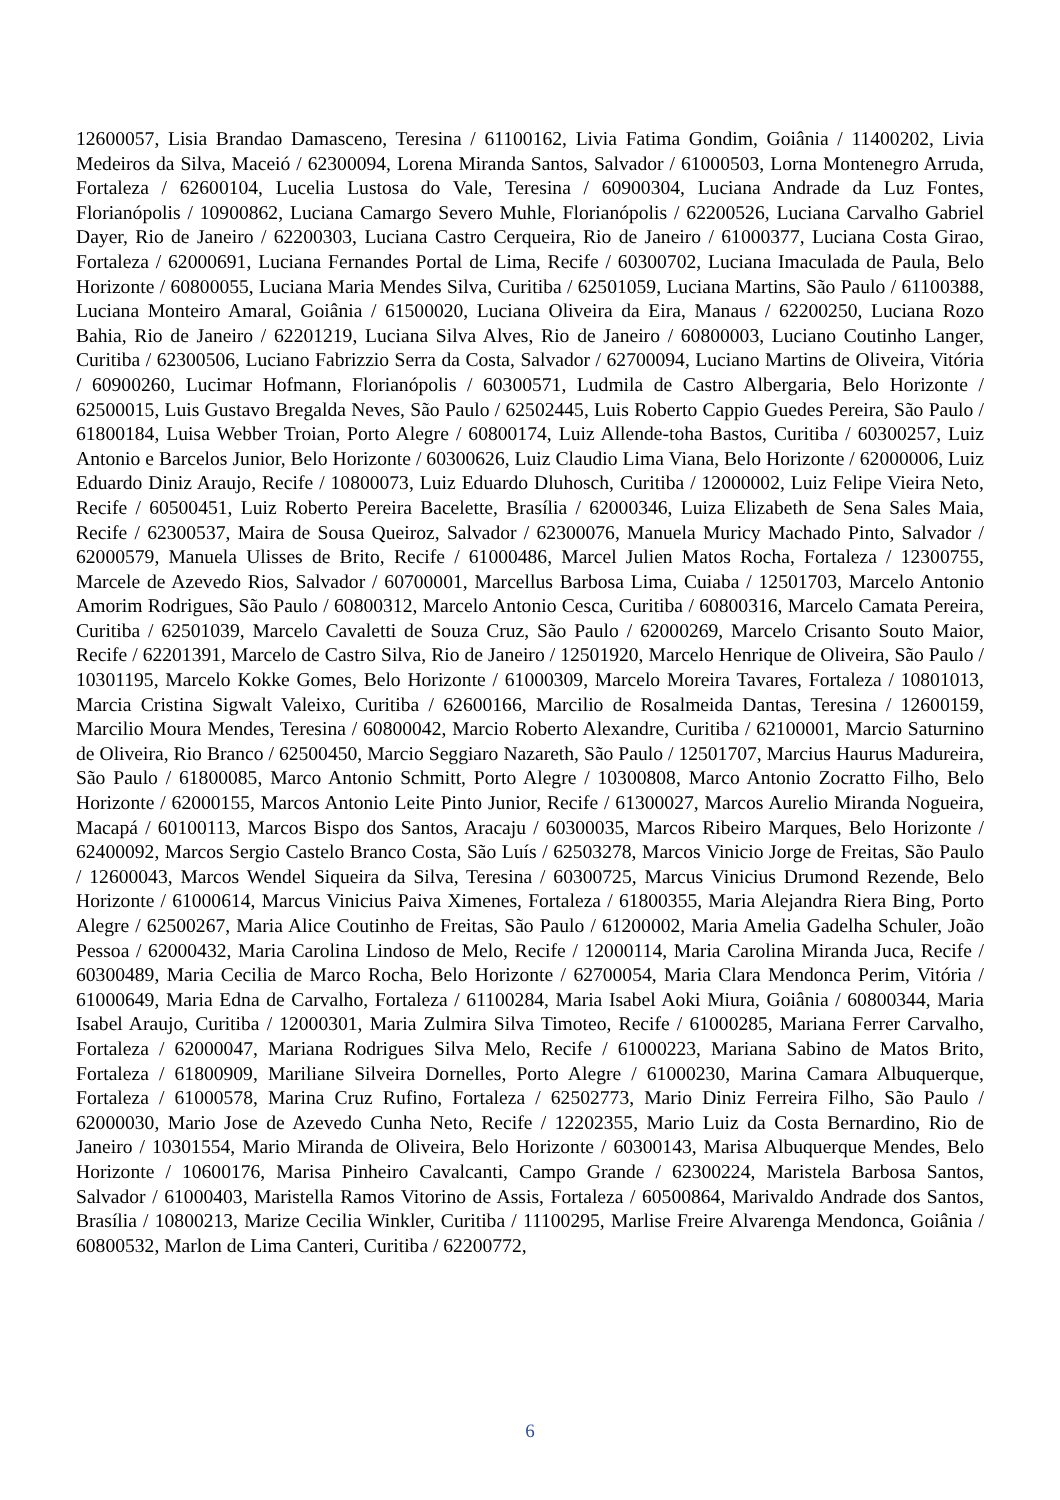12600057, Lisia Brandao Damasceno, Teresina / 61100162, Livia Fatima Gondim, Goiânia / 11400202, Livia Medeiros da Silva, Maceió / 62300094, Lorena Miranda Santos, Salvador / 61000503, Lorna Montenegro Arruda, Fortaleza / 62600104, Lucelia Lustosa do Vale, Teresina / 60900304, Luciana Andrade da Luz Fontes, Florianópolis / 10900862, Luciana Camargo Severo Muhle, Florianópolis / 62200526, Luciana Carvalho Gabriel Dayer, Rio de Janeiro / 62200303, Luciana Castro Cerqueira, Rio de Janeiro / 61000377, Luciana Costa Girao, Fortaleza / 62000691, Luciana Fernandes Portal de Lima, Recife / 60300702, Luciana Imaculada de Paula, Belo Horizonte / 60800055, Luciana Maria Mendes Silva, Curitiba / 62501059, Luciana Martins, São Paulo / 61100388, Luciana Monteiro Amaral, Goiânia / 61500020, Luciana Oliveira da Eira, Manaus / 62200250, Luciana Rozo Bahia, Rio de Janeiro / 62201219, Luciana Silva Alves, Rio de Janeiro / 60800003, Luciano Coutinho Langer, Curitiba / 62300506, Luciano Fabrizzio Serra da Costa, Salvador / 62700094, Luciano Martins de Oliveira, Vitória / 60900260, Lucimar Hofmann, Florianópolis / 60300571, Ludmila de Castro Albergaria, Belo Horizonte / 62500015, Luis Gustavo Bregalda Neves, São Paulo / 62502445, Luis Roberto Cappio Guedes Pereira, São Paulo / 61800184, Luisa Webber Troian, Porto Alegre / 60800174, Luiz Allende-toha Bastos, Curitiba / 60300257, Luiz Antonio e Barcelos Junior, Belo Horizonte / 60300626, Luiz Claudio Lima Viana, Belo Horizonte / 62000006, Luiz Eduardo Diniz Araujo, Recife / 10800073, Luiz Eduardo Dluhosch, Curitiba / 12000002, Luiz Felipe Vieira Neto, Recife / 60500451, Luiz Roberto Pereira Bacelette, Brasília / 62000346, Luiza Elizabeth de Sena Sales Maia, Recife / 62300537, Maira de Sousa Queiroz, Salvador / 62300076, Manuela Muricy Machado Pinto, Salvador / 62000579, Manuela Ulisses de Brito, Recife / 61000486, Marcel Julien Matos Rocha, Fortaleza / 12300755, Marcele de Azevedo Rios, Salvador / 60700001, Marcellus Barbosa Lima, Cuiaba / 12501703, Marcelo Antonio Amorim Rodrigues, São Paulo / 60800312, Marcelo Antonio Cesca, Curitiba / 60800316, Marcelo Camata Pereira, Curitiba / 62501039, Marcelo Cavaletti de Souza Cruz, São Paulo / 62000269, Marcelo Crisanto Souto Maior, Recife / 62201391, Marcelo de Castro Silva, Rio de Janeiro / 12501920, Marcelo Henrique de Oliveira, São Paulo / 10301195, Marcelo Kokke Gomes, Belo Horizonte / 61000309, Marcelo Moreira Tavares, Fortaleza / 10801013, Marcia Cristina Sigwalt Valeixo, Curitiba / 62600166, Marcilio de Rosalmeida Dantas, Teresina / 12600159, Marcilio Moura Mendes, Teresina / 60800042, Marcio Roberto Alexandre, Curitiba / 62100001, Marcio Saturnino de Oliveira, Rio Branco / 62500450, Marcio Seggiaro Nazareth, São Paulo / 12501707, Marcius Haurus Madureira, São Paulo / 61800085, Marco Antonio Schmitt, Porto Alegre / 10300808, Marco Antonio Zocratto Filho, Belo Horizonte / 62000155, Marcos Antonio Leite Pinto Junior, Recife / 61300027, Marcos Aurelio Miranda Nogueira, Macapá / 60100113, Marcos Bispo dos Santos, Aracaju / 60300035, Marcos Ribeiro Marques, Belo Horizonte / 62400092, Marcos Sergio Castelo Branco Costa, São Luís / 62503278, Marcos Vinicio Jorge de Freitas, São Paulo / 12600043, Marcos Wendel Siqueira da Silva, Teresina / 60300725, Marcus Vinicius Drumond Rezende, Belo Horizonte / 61000614, Marcus Vinicius Paiva Ximenes, Fortaleza / 61800355, Maria Alejandra Riera Bing, Porto Alegre / 62500267, Maria Alice Coutinho de Freitas, São Paulo / 61200002, Maria Amelia Gadelha Schuler, João Pessoa / 62000432, Maria Carolina Lindoso de Melo, Recife / 12000114, Maria Carolina Miranda Juca, Recife / 60300489, Maria Cecilia de Marco Rocha, Belo Horizonte / 62700054, Maria Clara Mendonca Perim, Vitória / 61000649, Maria Edna de Carvalho, Fortaleza / 61100284, Maria Isabel Aoki Miura, Goiânia / 60800344, Maria Isabel Araujo, Curitiba / 12000301, Maria Zulmira Silva Timoteo, Recife / 61000285, Mariana Ferrer Carvalho, Fortaleza / 62000047, Mariana Rodrigues Silva Melo, Recife / 61000223, Mariana Sabino de Matos Brito, Fortaleza / 61800909, Mariliane Silveira Dornelles, Porto Alegre / 61000230, Marina Camara Albuquerque, Fortaleza / 61000578, Marina Cruz Rufino, Fortaleza / 62502773, Mario Diniz Ferreira Filho, São Paulo / 62000030, Mario Jose de Azevedo Cunha Neto, Recife / 12202355, Mario Luiz da Costa Bernardino, Rio de Janeiro / 10301554, Mario Miranda de Oliveira, Belo Horizonte / 60300143, Marisa Albuquerque Mendes, Belo Horizonte / 10600176, Marisa Pinheiro Cavalcanti, Campo Grande / 62300224, Maristela Barbosa Santos, Salvador / 61000403, Maristella Ramos Vitorino de Assis, Fortaleza / 60500864, Marivaldo Andrade dos Santos, Brasília / 10800213, Marize Cecilia Winkler, Curitiba / 11100295, Marlise Freire Alvarenga Mendonca, Goiânia / 60800532, Marlon de Lima Canteri, Curitiba / 62200772,
6